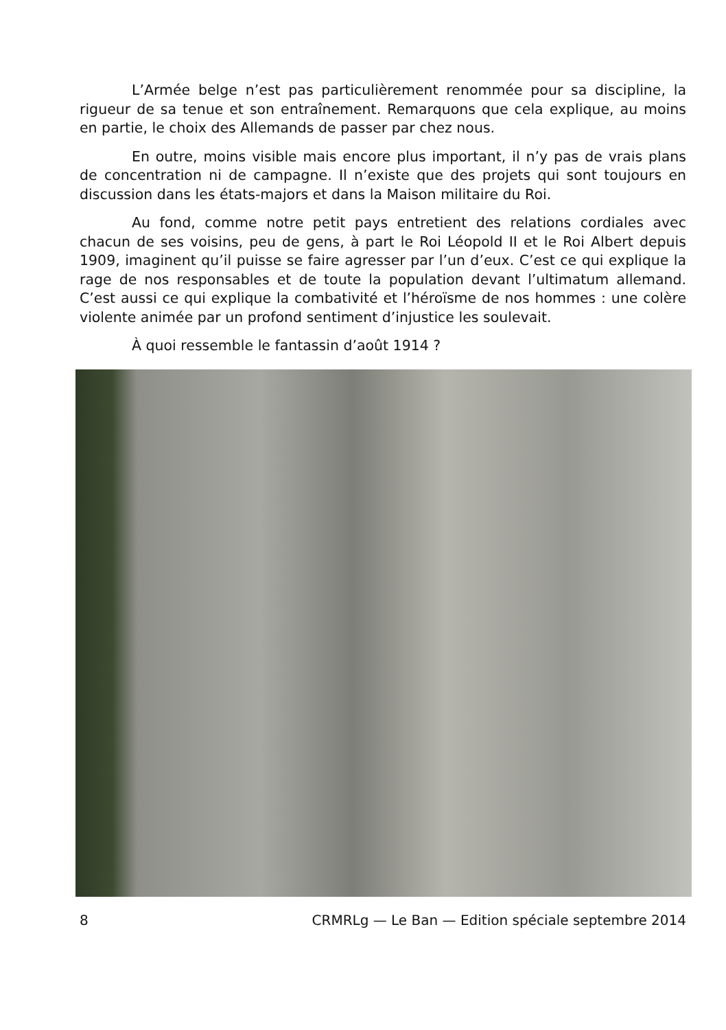L’Armée belge n’est pas particulièrement renommée pour sa discipline, la rigueur de sa tenue et son entraînement. Remarquons que cela explique, au moins en partie, le choix des Allemands de passer par chez nous.
En outre, moins visible mais encore plus important, il n’y pas de vrais plans de concentration ni de campagne. Il n’existe que des projets qui sont toujours en discussion dans les états-majors et dans la Maison militaire du Roi.
Au fond, comme notre petit pays entretient des relations cordiales avec chacun de ses voisins, peu de gens, à part le Roi Léopold II et le Roi Albert depuis 1909, imaginent qu’il puisse se faire agresser par l’un d’eux. C’est ce qui explique la rage de nos responsables et de toute la population devant l’ultimatum allemand. C’est aussi ce qui explique la combativité et l’héroïsme de nos hommes : une colère violente animée par un profond sentiment d’injustice les soulevait.
À quoi ressemble le fantassin d’août 1914 ?
8 CRMRLg — Le Ban — Edition spéciale septembre 2014